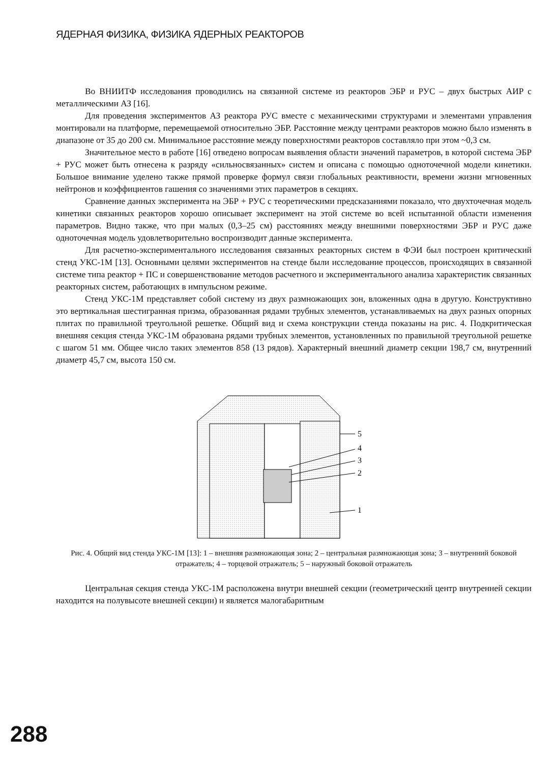ЯДЕРНАЯ ФИЗИКА, ФИЗИКА ЯДЕРНЫХ РЕАКТОРОВ
Во ВНИИТФ исследования проводились на связанной системе из реакторов ЭБР и РУС – двух быстрых АИР с металлическими АЗ [16].
Для проведения экспериментов АЗ реактора РУС вместе с механическими структурами и элементами управления монтировали на платформе, перемещаемой относительно ЭБР. Расстояние между центрами реакторов можно было изменять в диапазоне от 35 до 200 см. Минимальное расстояние между поверхностями реакторов составляло при этом ~0,3 см.
Значительное место в работе [16] отведено вопросам выявления области значений параметров, в которой система ЭБР + РУС может быть отнесена к разряду «сильносвязанных» систем и описана с помощью одноточечной модели кинетики. Большое внимание уделено также прямой проверке формул связи глобальных реактивности, времени жизни мгновенных нейтронов и коэффициентов гашения со значениями этих параметров в секциях.
Сравнение данных эксперимента на ЭБР + РУС с теоретическими предсказаниями показало, что двухточечная модель кинетики связанных реакторов хорошо описывает эксперимент на этой системе во всей испытанной области изменения параметров. Видно также, что при малых (0,3–25 см) расстояниях между внешними поверхностями ЭБР и РУС даже одноточечная модель удовлетворительно воспроизводит данные эксперимента.
Для расчетно-экспериментального исследования связанных реакторных систем в ФЭИ был построен критический стенд УКС-1М [13]. Основными целями экспериментов на стенде были исследование процессов, происходящих в связанной системе типа реактор + ПС и совершенствование методов расчетного и экспериментального анализа характеристик связанных реакторных систем, работающих в импульсном режиме.
Стенд УКС-1М представляет собой систему из двух размножающих зон, вложенных одна в другую. Конструктивно это вертикальная шестигранная призма, образованная рядами трубных элементов, устанавливаемых на двух разных опорных плитах по правильной треугольной решетке. Общий вид и схема конструкции стенда показаны на рис. 4. Подкритическая внешняя секция стенда УКС-1М образована рядами трубных элементов, установленных по правильной треугольной решетке с шагом 51 мм. Общее число таких элементов 858 (13 рядов). Характерный внешний диаметр секции 198,7 см, внутренний диаметр 45,7 см, высота 150 см.
5
4
3
2
1
Рис. 4. Общий вид стенда УКС-1М [13]: 1 – внешняя размножающая зона; 2 – центральная размножающая зона; 3 – внутренний боковой отражатель; 4 – торцевой отражатель; 5 – наружный боковой отражатель
Центральная секция стенда УКС-1М расположена внутри внешней секции (геометрический центр внутренней секции находится на полувысоте внешней секции) и является малогабаритным
288